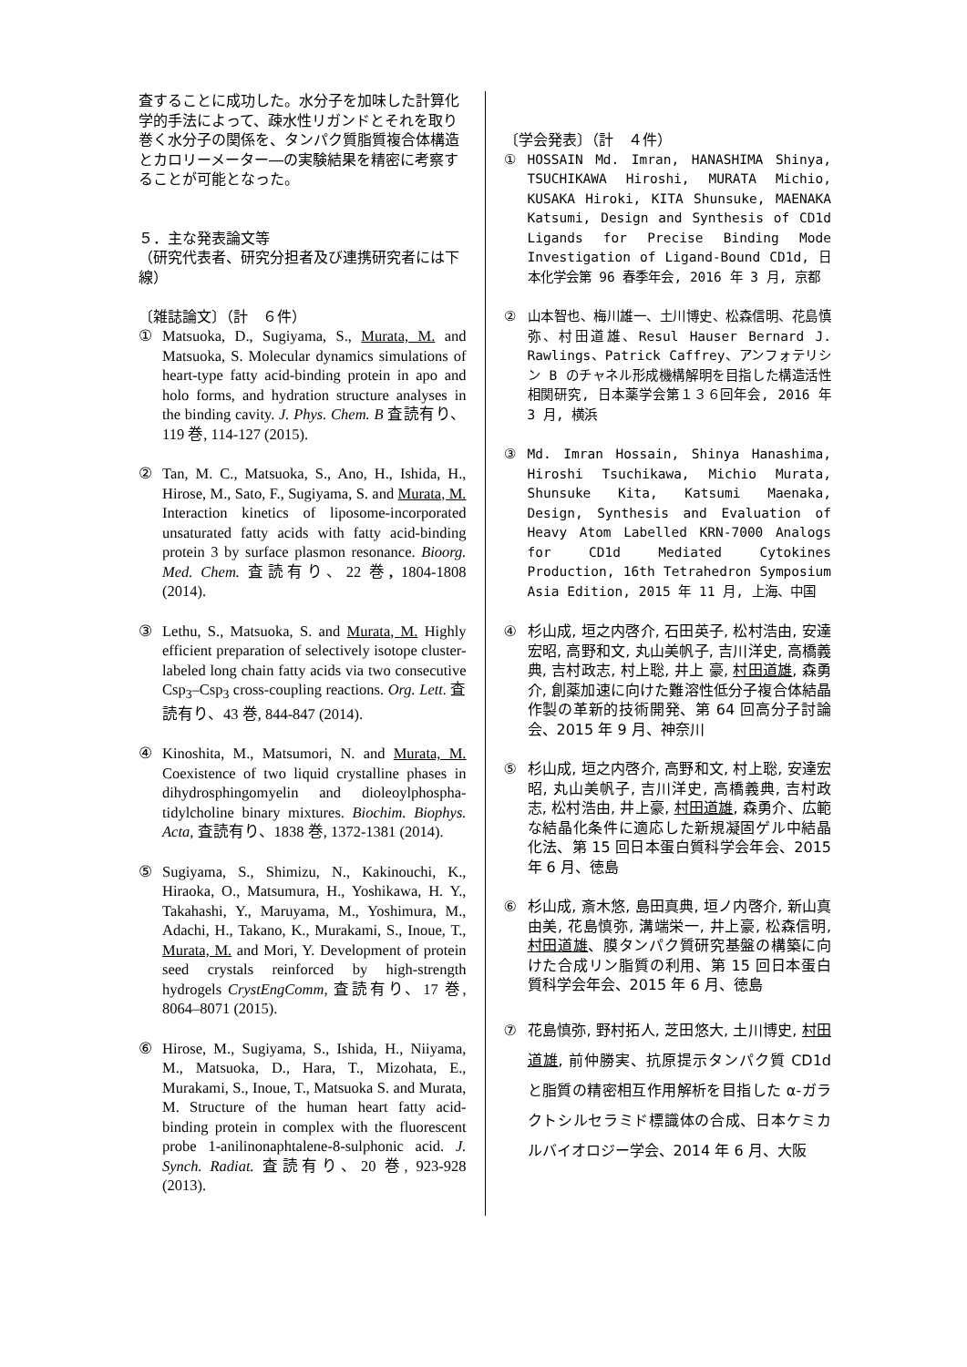査することに成功した。水分子を加味した計算化学的手法によって、疎水性リガンドとそれを取り巻く水分子の関係を、タンパク質脂質複合体構造とカロリーメーター―の実験結果を精密に考察することが可能となった。
５．主な発表論文等
（研究代表者、研究分担者及び連携研究者には下線）
〔雑誌論文〕（計　６件）
① Matsuoka, D., Sugiyama, S., Murata, M. and Matsuoka, S. Molecular dynamics simulations of heart-type fatty acid-binding protein in apo and holo forms, and hydration structure analyses in the binding cavity. J. Phys. Chem. B 査読有り、119 巻, 114-127 (2015).
② Tan, M. C., Matsuoka, S., Ano, H., Ishida, H., Hirose, M., Sato, F., Sugiyama, S. and Murata, M. Interaction kinetics of liposome-incorporated unsaturated fatty acids with fatty acid-binding protein 3 by surface plasmon resonance. Bioorg. Med. Chem. 査読有り、22 巻, 1804-1808 (2014).
③ Lethu, S., Matsuoka, S. and Murata, M. Highly efficient preparation of selectively isotope cluster-labeled long chain fatty acids via two consecutive Csp<sub>3</sub>–Csp<sub>3</sub> cross-coupling reactions. Org. Lett. 査読有り、43 巻, 844-847 (2014).
④ Kinoshita, M., Matsumori, N. and Murata, M. Coexistence of two liquid crystalline phases in dihydrosphingomyelin and dioleoylphospha-tidylcholine binary mixtures. Biochim. Biophys. Acta, 査読有り、1838 巻, 1372-1381 (2014).
⑤ Sugiyama, S., Shimizu, N., Kakinouchi, K., Hiraoka, O., Matsumura, H., Yoshikawa, H. Y., Takahashi, Y., Maruyama, M., Yoshimura, M., Adachi, H., Takano, K., Murakami, S., Inoue, T., Murata, M. and Mori, Y. Development of protein seed crystals reinforced by high-strength hydrogels CrystEngComm, 査読有り、17 巻, 8064–8071 (2015).
⑥ Hirose, M., Sugiyama, S., Ishida, H., Niiyama, M., Matsuoka, D., Hara, T., Mizohata, E., Murakami, S., Inoue, T., Matsuoka S. and Murata, M. Structure of the human heart fatty acid-binding protein in complex with the fluorescent probe 1-anilinonaphtalene-8-sulphonic acid. J. Synch. Radiat. 査読有り、20 巻, 923-928 (2013).
〔学会発表〕（計　４件）
① HOSSAIN Md. Imran, HANASHIMA Shinya, TSUCHIKAWA Hiroshi, MURATA Michio, KUSAKA Hiroki, KITA Shunsuke, MAENAKA Katsumi, Design and Synthesis of CD1d Ligands for Precise Binding Mode Investigation of Ligand-Bound CD1d, 日本化学会第 96 春季年会, 2016 年 3 月, 京都
② 山本智也、梅川雄一、土川博史、松森信明、花島慎弥、村田道雄、Resul Hauser Bernard J. Rawlings、Patrick Caffrey、アンフォテリシン B のチャネル形成機構解明を目指した構造活性相関研究, 日本薬学会第１３６回年会, 2016 年 3 月, 横浜
③ Md. Imran Hossain, Shinya Hanashima, Hiroshi Tsuchikawa, Michio Murata, Shunsuke Kita, Katsumi Maenaka, Design, Synthesis and Evaluation of Heavy Atom Labelled KRN-7000 Analogs for CD1d Mediated Cytokines Production, 16th Tetrahedron Symposium Asia Edition, 2015 年 11 月, 上海、中国
④ 杉山成, 垣之内啓介, 石田英子, 松村浩由, 安達宏昭, 高野和文, 丸山美帆子, 吉川洋史, 高橋義典, 吉村政志, 村上聡, 井上 豪, 村田道雄, 森勇介, 創薬加速に向けた難溶性低分子複合体結晶作製の革新的技術開発、第 64 回高分子討論会、2015 年 9 月、神奈川
⑤ 杉山成, 垣之内啓介, 高野和文, 村上聡, 安達宏昭, 丸山美帆子, 吉川洋史, 高橋義典, 吉村政志, 松村浩由, 井上豪, 村田道雄, 森勇介、広範な結晶化条件に適応した新規凝固ゲル中結晶化法、第 15 回日本蛋白質科学会年会、2015 年 6 月、徳島
⑥ 杉山成, 斎木悠, 島田真典, 垣ノ内啓介, 新山真由美, 花島慎弥, 溝端栄一, 井上豪, 松森信明, 村田道雄、膜タンパク質研究基盤の構築に向けた合成リン脂質の利用、第 15 回日本蛋白質科学会年会、2015 年 6 月、徳島
⑦ 花島慎弥, 野村拓人, 芝田悠大, 土川博史, 村田道雄, 前仲勝実、抗原提示タンパク質 CD1d と脂質の精密相互作用解析を目指した α-ガラクトシルセラミド標識体の合成、日本ケミカルバイオロジー学会、2014 年 6 月、大阪